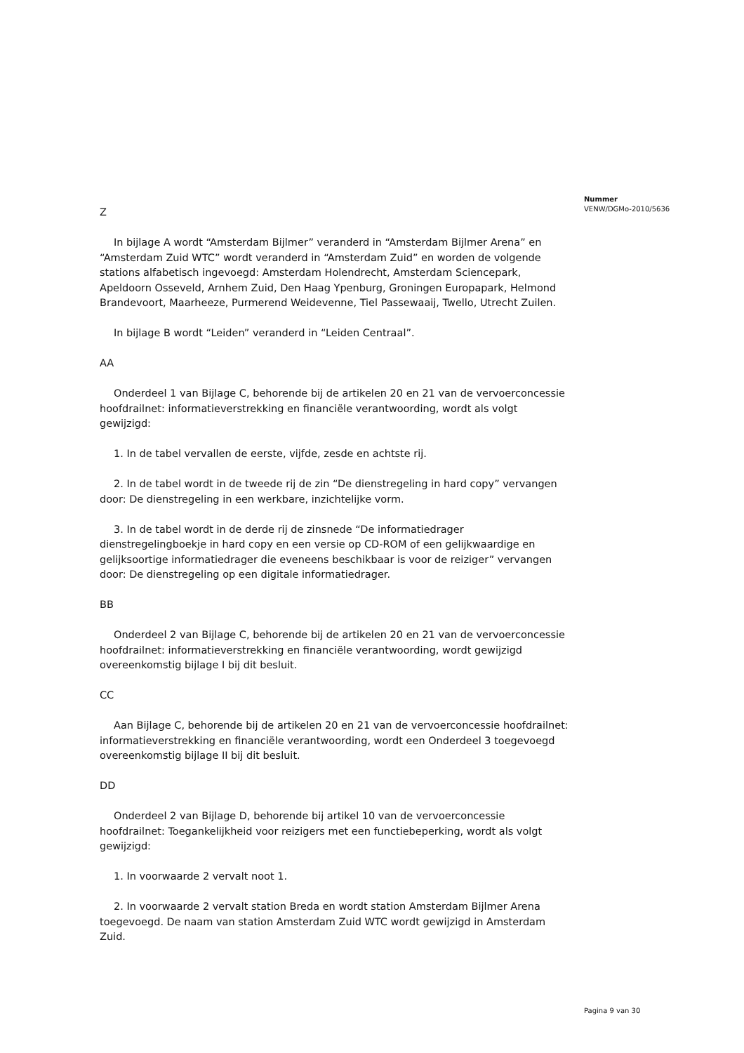Nummer
VENW/DGMo-2010/5636
Z
In bijlage A wordt “Amsterdam Bijlmer” veranderd in “Amsterdam Bijlmer Arena” en “Amsterdam Zuid WTC” wordt veranderd in “Amsterdam Zuid” en worden de volgende stations alfabetisch ingevoegd: Amsterdam Holendrecht, Amsterdam Sciencepark, Apeldoorn Osseveld, Arnhem Zuid, Den Haag Ypenburg, Groningen Europapark, Helmond Brandevoort, Maarheeze, Purmerend Weidevenne, Tiel Passewaaij, Twello, Utrecht Zuilen.
In bijlage B wordt “Leiden” veranderd in “Leiden Centraal”.
AA
Onderdeel 1 van Bijlage C, behorende bij de artikelen 20 en 21 van de vervoerconcessie hoofdrailnet: informatieverstrekking en financiële verantwoording, wordt als volgt gewijzigd:
1. In de tabel vervallen de eerste, vijfde, zesde en achtste rij.
2. In de tabel wordt in de tweede rij de zin “De dienstregeling in hard copy” vervangen door: De dienstregeling in een werkbare, inzichtelijke vorm.
3. In de tabel wordt in de derde rij de zinsnede “De informatiedrager dienstregelingboekje in hard copy en een versie op CD-ROM of een gelijkwaardige en gelijksoortige informatiedrager die eveneens beschikbaar is voor de reiziger” vervangen door: De dienstregeling op een digitale informatiedrager.
BB
Onderdeel 2 van Bijlage C, behorende bij de artikelen 20 en 21 van de vervoerconcessie hoofdrailnet: informatieverstrekking en financiële verantwoording, wordt gewijzigd overeenkomstig bijlage I bij dit besluit.
CC
Aan Bijlage C, behorende bij de artikelen 20 en 21 van de vervoerconcessie hoofdrailnet: informatieverstrekking en financiële verantwoording, wordt een Onderdeel 3 toegevoegd overeenkomstig bijlage II bij dit besluit.
DD
Onderdeel 2 van Bijlage D, behorende bij artikel 10 van de vervoerconcessie hoofdrailnet: Toegankelijkheid voor reizigers met een functiebeperking, wordt als volgt gewijzigd:
1. In voorwaarde 2 vervalt noot 1.
2. In voorwaarde 2 vervalt station Breda en wordt station Amsterdam Bijlmer Arena toegevoegd. De naam van station Amsterdam Zuid WTC wordt gewijzigd in Amsterdam Zuid.
Pagina 9 van 30